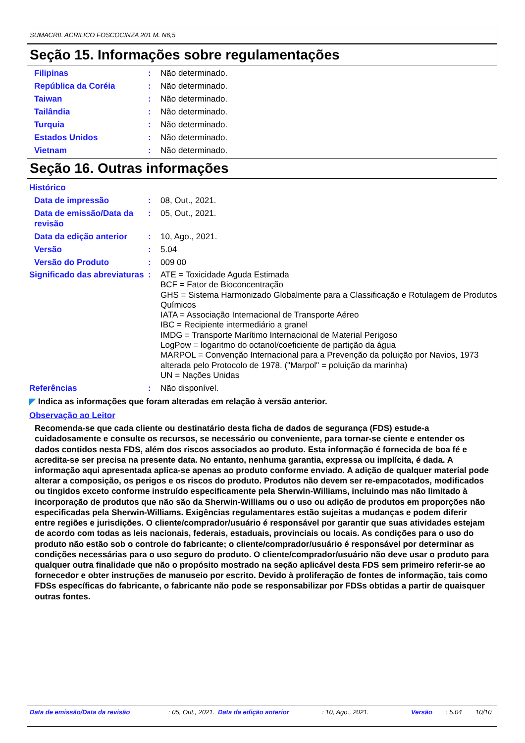SUMACRIL ACRILICO FOSCOCINZA 201 M. N6,5
Seção 15. Informações sobre regulamentações
Filipinas : Não determinado.
República da Coréia : Não determinado.
Taiwan : Não determinado.
Tailândia : Não determinado.
Turquia : Não determinado.
Estados Unidos : Não determinado.
Vietnam : Não determinado.
Seção 16. Outras informações
Histórico
Data de impressão : 08, Out., 2021.
Data de emissão/Data da revisão
: 05, Out., 2021.
Data da edição anterior : 10, Ago., 2021.
Versão : 5.04
Versão do Produto : 009 00
Significado das abreviaturas
: ATE = Toxicidade Aguda Estimada
BCF = Fator de Bioconcentração
GHS = Sistema Harmonizado Globalmente para a Classificação e Rotulagem de Produtos Químicos
IATA = Associação Internacional de Transporte Aéreo
IBC = Recipiente intermediário a granel
IMDG = Transporte Marítimo Internacional de Material Perigoso
LogPow = logaritmo do octanol/coeficiente de partição da água
MARPOL = Convenção Internacional para a Prevenção da poluição por Navios, 1973 alterada pelo Protocolo de 1978. ("Marpol" = poluição da marinha)
UN = Nações Unidas
Referências : Não disponível.
◤ Indica as informações que foram alteradas em relação à versão anterior.
Observação ao Leitor
Recomenda-se que cada cliente ou destinatário desta ficha de dados de segurança (FDS) estude-a cuidadosamente e consulte os recursos, se necessário ou conveniente, para tornar-se ciente e entender os dados contidos nesta FDS, além dos riscos associados ao produto. Esta informação é fornecida de boa fé e acredita-se ser precisa na presente data. No entanto, nenhuma garantia, expressa ou implícita, é dada. A informação aqui apresentada aplica-se apenas ao produto conforme enviado. A adição de qualquer material pode alterar a composição, os perigos e os riscos do produto. Produtos não devem ser re-empacotados, modificados ou tingidos exceto conforme instruído especificamente pela Sherwin-Williams, incluindo mas não limitado à incorporação de produtos que não são da Sherwin-Williams ou o uso ou adição de produtos em proporções não especificadas pela Sherwin-Williams. Exigências regulamentares estão sujeitas a mudanças e podem diferir entre regiões e jurisdições. O cliente/comprador/usuário é responsável por garantir que suas atividades estejam de acordo com todas as leis nacionais, federais, estaduais, provinciais ou locais. As condições para o uso do produto não estão sob o controle do fabricante; o cliente/comprador/usuário é responsável por determinar as condições necessárias para o uso seguro do produto. O cliente/comprador/usuário não deve usar o produto para qualquer outra finalidade que não o propósito mostrado na seção aplicável desta FDS sem primeiro referir-se ao fornecedor e obter instruções de manuseio por escrito. Devido à proliferação de fontes de informação, tais como FDSs específicas do fabricante, o fabricante não pode se responsabilizar por FDSs obtidas a partir de quaisquer outras fontes.
Data de emissão/Data da revisão : 05, Out., 2021.
Data da edição anterior : 10, Ago., 2021. Versão : 5.04 10/10